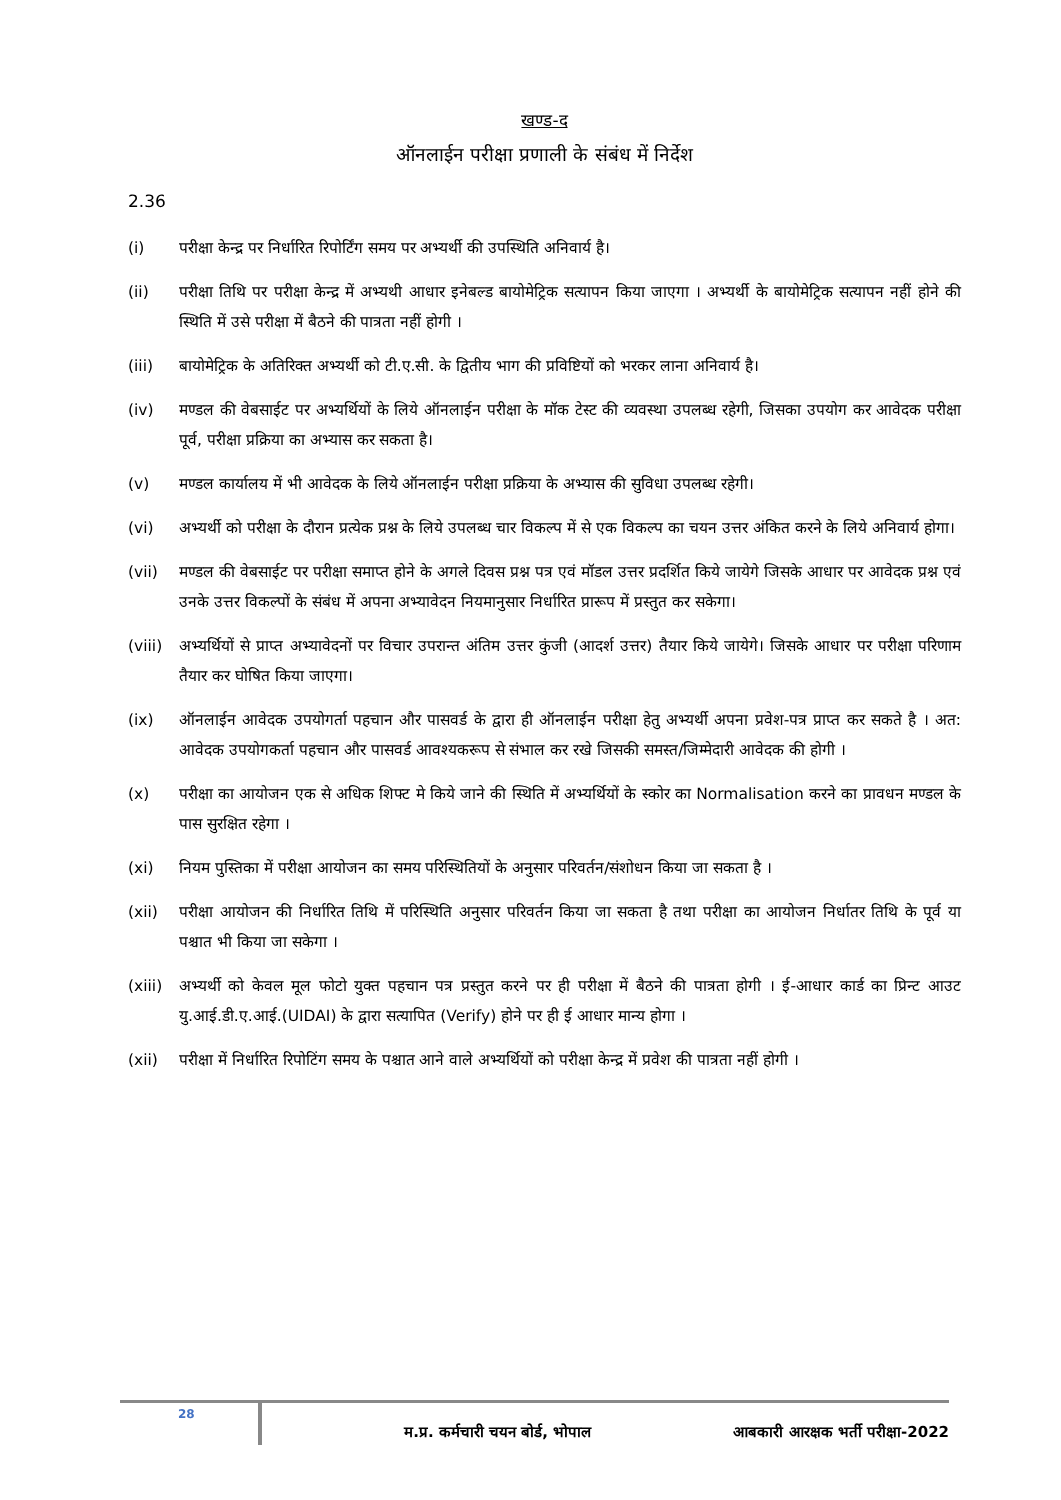खण्ड-द
ऑनलाईन परीक्षा प्रणाली के संबंध में निर्देश
2.36
(i) परीक्षा केन्द्र पर निर्धारित रिपोर्टिंग समय पर अभ्यर्थी की उपस्थिति अनिवार्य है।
(ii) परीक्षा तिथि पर परीक्षा केन्द्र में अभ्यथी आधार इनेबल्ड बायोमेट्रिक सत्यापन किया जाएगा । अभ्यर्थी के बायोमेट्रिक सत्यापन नहीं होने की स्थिति में उसे परीक्षा में बैठने की पात्रता नहीं होगी ।
(iii) बायोमेट्रिक के अतिरिक्त अभ्यर्थी को टी.ए.सी. के द्वितीय भाग की प्रविष्टियों को भरकर लाना अनिवार्य है।
(iv) मण्डल की वेबसाईट पर अभ्यर्थियों के लिये ऑनलाईन परीक्षा के मॉक टेस्ट की व्यवस्था उपलब्ध रहेगी, जिसका उपयोग कर आवेदक परीक्षा पूर्व, परीक्षा प्रक्रिया का अभ्यास कर सकता है।
(v) मण्डल कार्यालय में भी आवेदक के लिये ऑनलाईन परीक्षा प्रक्रिया के अभ्यास की सुविधा उपलब्ध रहेगी।
(vi) अभ्यर्थी को परीक्षा के दौरान प्रत्येक प्रश्न के लिये उपलब्ध चार विकल्प में से एक विकल्प का चयन उत्तर अंकित करने के लिये अनिवार्य होगा।
(vii) मण्डल की वेबसाईट पर परीक्षा समाप्त होने के अगले दिवस प्रश्न पत्र एवं मॉडल उत्तर प्रदर्शित किये जायेगे जिसके आधार पर आवेदक प्रश्न एवं उनके उत्तर विकल्पों के संबंध में अपना अभ्यावेदन नियमानुसार निर्धारित प्रारूप में प्रस्तुत कर सकेगा।
(viii) अभ्यर्थियों से प्राप्त अभ्यावेदनों पर विचार उपरान्त अंतिम उत्तर कुंजी (आदर्श उत्तर) तैयार किये जायेगे। जिसके आधार पर परीक्षा परिणाम तैयार कर घोषित किया जाएगा।
(ix) ऑनलाईन आवेदक उपयोगर्ता पहचान और पासवर्ड के द्वारा ही ऑनलाईन परीक्षा हेतु अभ्यर्थी अपना प्रवेश-पत्र प्राप्त कर सकते है । अत: आवेदक उपयोगकर्ता पहचान और पासवर्ड आवश्यकरूप से संभाल कर रखे जिसकी समस्त/जिम्मेदारी आवेदक की होगी ।
(x) परीक्षा का आयोजन एक से अधिक शिफ्ट मे किये जाने की स्थिति में अभ्यर्थियों के स्कोर का Normalisation करने का प्रावधन मण्डल के पास सुरक्षित रहेगा ।
(xi) नियम पुस्तिका में परीक्षा आयोजन का समय परिस्थितियों के अनुसार परिवर्तन/संशोधन किया जा सकता है ।
(xii) परीक्षा आयोजन की निर्धारित तिथि में परिस्थिति अनुसार परिवर्तन किया जा सकता है तथा परीक्षा का आयोजन निर्धातर तिथि के पूर्व या पश्चात भी किया जा सकेगा ।
(xiii) अभ्यर्थी को केवल मूल फोटो युक्त पहचान पत्र प्रस्तुत करने पर ही परीक्षा में बैठने की पात्रता होगी । ई-आधार कार्ड का प्रिन्ट आउट यु.आई.डी.ए.आई.(UIDAI) के द्वारा सत्यापित (Verify) होने पर ही ई आधार मान्य होगा ।
(xii) परीक्षा में निर्धारित रिपोटिंग समय के पश्चात आने वाले अभ्यर्थियों को परीक्षा केन्द्र में प्रवेश की पात्रता नहीं होगी ।
28
म.प्र. कर्मचारी चयन बोर्ड, भोपाल
आबकारी आरक्षक भर्ती परीक्षा-2022